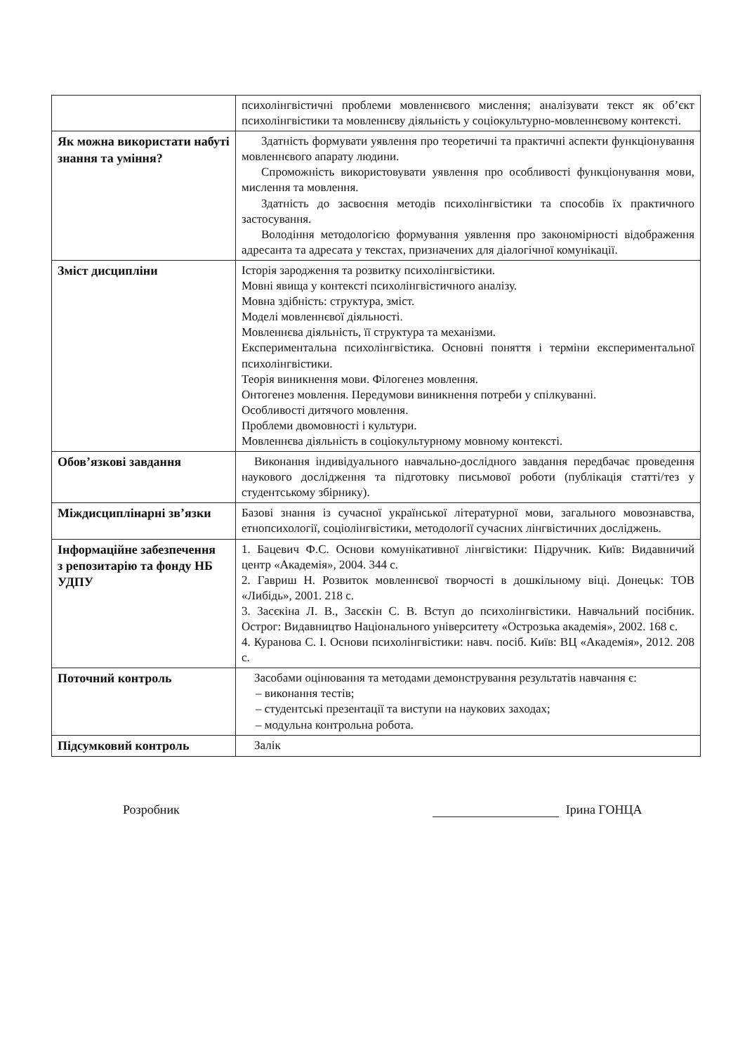| | психолінгвістичні проблеми мовленнєвого мислення; аналізувати текст як об’єкт психолінгвістики та мовленнєву діяльність у соціокультурно-мовленнєвому контексті. |
| Як можна використати набуті знання та уміння? | Здатність формувати уявлення про теоретичні та практичні аспекти функціонування мовленнєвого апарату людини. Спроможність використовувати уявлення про особливості функціонування мови, мислення та мовлення. Здатність до засвоєння методів психолінгвістики та способів їх практичного застосування. Володіння методологією формування уявлення про закономірності відображення адресанта та адресата у текстах, призначених для діалогічної комунікації. |
| Зміст дисципліни | Історія зародження та розвитку психолінгвістики. Мовні явища у контексті психолінгвістичного аналізу. Мовна здібність: структура, зміст. Моделі мовленнєвої діяльності. Мовленнєва діяльність, її структура та механізми. Експериментальна психолінгвістика. Основні поняття і терміни експериментальної психолінгвістики. Теорія виникнення мови. Філогенез мовлення. Онтогенез мовлення. Передумови виникнення потреби у спілкуванні. Особливості дитячого мовлення. Проблеми двомовності і культури. Мовленнєва діяльність в соціокультурному мовному контексті. |
| Обов’язкові завдання | Виконання індивідуального навчально-дослідного завдання передбачає проведення наукового дослідження та підготовку письмової роботи (публікація статті/тез у студентському збірнику). |
| Міждисциплінарні зв’язки | Базові знання із сучасної української літературної мови, загального мовознавства, етнопсихології, соціолінгвістики, методології сучасних лінгвістичних досліджень. |
| Інформаційне забезпечення з репозитарію та фонду НБ УДПУ | 1. Бацевич Ф.С. Основи комунікативної лінгвістики: Підручник. Київ: Видавничий центр «Академія», 2004. 344 с. 2. Гавриш Н. Розвиток мовленнєвої творчості в дошкільному віці. Донецьк: ТОВ «Либідь», 2001. 218 с. 3. Засєкіна Л. В., Засєкін С. В. Вступ до психолінгвістики. Навчальний посібник. Острог: Видавництво Національного університету «Острозька академія», 2002. 168 с. 4. Куранова С. І. Основи психолінгвістики: навч. посіб. Київ: ВЦ «Академія», 2012. 208 с. |
| Поточний контроль | Засобами оцінювання та методами демонстрування результатів навчання є: – виконання тестів; – студентські презентації та виступи на наукових заходах; – модульна контрольна робота. |
| Підсумковий контроль | Залік |
Розробник Ірина ГОНЦА